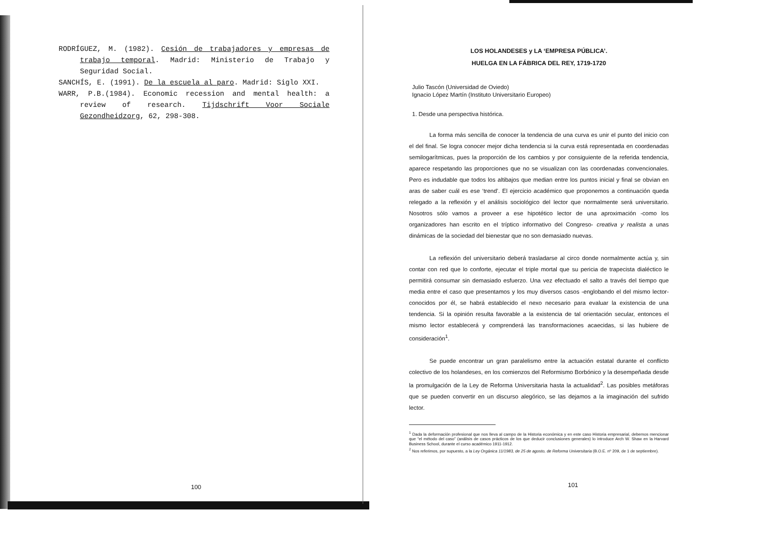RODRÍGUEZ, M. (1982). Cesión de trabajadores y empresas de trabajo temporal. Madrid: Ministerio de Trabajo y Seguridad Social.
SANCHÍS, E. (1991). De la escuela al paro. Madrid: Siglo XXI.
WARR, P.B.(1984). Economic recession and mental health: a review of research. Tijdschrift Voor Sociale Gezondheidzorg, 62, 298-308.
100
LOS HOLANDESES y LA ‘EMPRESA PÚBLICA’.
HUELGA EN LA FÁBRICA DEL REY, 1719-1720
Julio Tascón (Universidad de Oviedo)
Ignacio López Martín (Instituto Universitario Europeo)
1. Desde una perspectiva histórica.
La forma más sencilla de conocer la tendencia de una curva es unir el punto del inicio con el del final. Se logra conocer mejor dicha tendencia si la curva está representada en coordenadas semilogarítmicas, pues la proporción de los cambios y por consiguiente de la referida tendencia, aparece respetando las proporciones que no se visualizan con las coordenadas convencionales. Pero es indudable que todos los altibajos que median entre los puntos inicial y final se obvian en aras de saber cuál es ese ‘trend’. El ejercicio académico que proponemos a continuación queda relegado a la reflexión y el análisis sociológico del lector que normalmente será universitario. Nosotros sólo vamos a proveer a ese hipotético lector de una aproximación -como los organizadores han escrito en el tríptico informativo del Congreso- creativa y realista a unas dinámicas de la sociedad del bienestar que no son demasiado nuevas.
La reflexión del universitario deberá trasladarse al circo donde normalmente actúa y, sin contar con red que lo conforte, ejecutar el triple mortal que su pericia de trapecista dialéctico le permitirá consumar sin demasiado esfuerzo. Una vez efectuado el salto a través del tiempo que media entre el caso que presentamos y los muy diversos casos -englobando el del mismo lector- conocidos por él, se habrá establecido el nexo necesario para evaluar la existencia de una tendencia. Si la opinión resulta favorable a la existencia de tal orientación secular, entonces el mismo lector establecerá y comprenderá las transformaciones acaecidas, si las hubiere de consideración<sup>1</sup>.
Se puede encontrar un gran paralelismo entre la actuación estatal durante el conflicto colectivo de los holandeses, en los comienzos del Reformismo Borbónico y la desempeñada desde la promulgación de la Ley de Reforma Universitaria hasta la actualidad<sup>2</sup>. Las posibles metáforas que se pueden convertir en un discurso alegórico, se las dejamos a la imaginación del sufrido lector.
<sup>1</sup> Dada la deformación profesional que nos lleva al campo de la Historia económica y en este caso Historia empresarial, debemos mencionar que “el método del caso” (análisis de casos prácticos de los que deducir conclusiones generales) lo introduce Arch W. Shaw en la Harvard Business School, durante el curso académico 1911-1912.
<sup>2</sup> Nos referimos, por supuesto, a la Ley Orgánica 11/1983, de 25 de agosto, de Reforma Universitaria (B.O.E. nº 209, de 1 de septiembre).
101